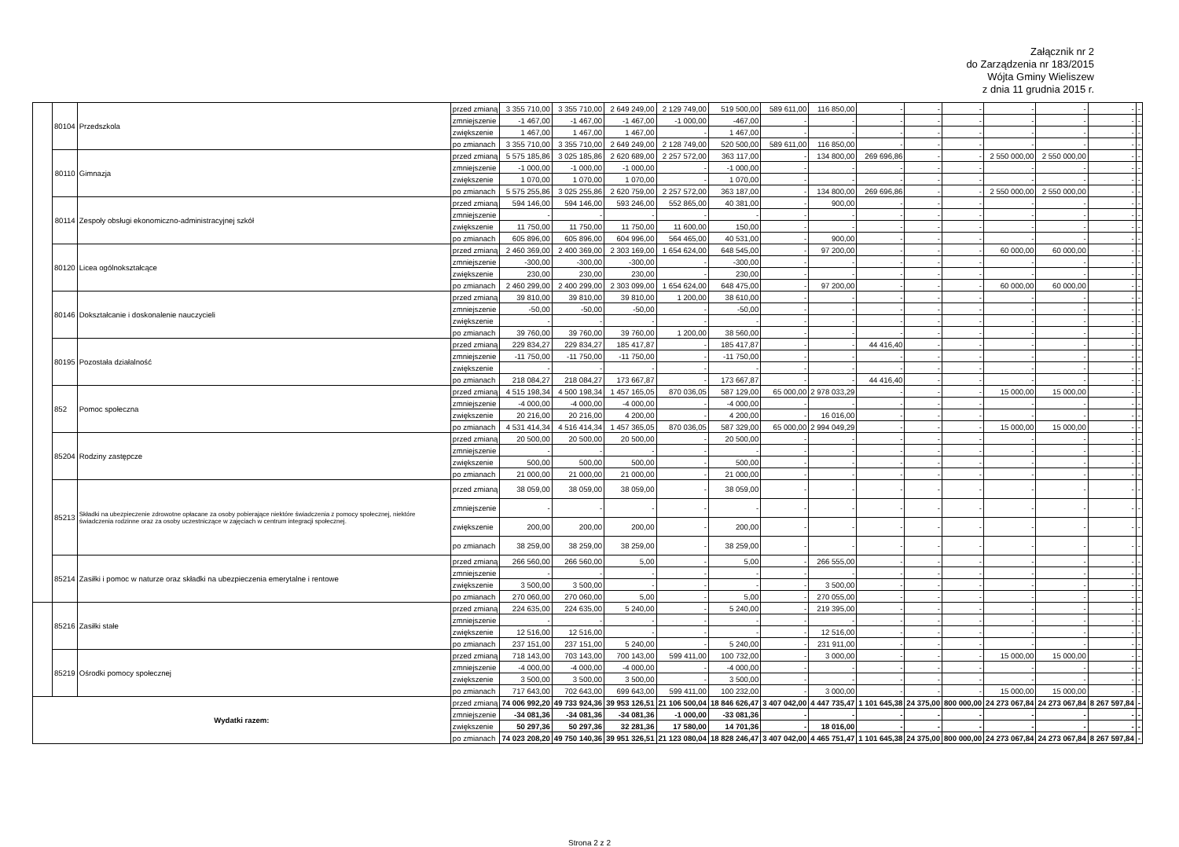Załącznik nr 2
do Zarządzenia nr 183/2015
Wójta Gminy Wieliszew
z dnia 11 grudnia 2015 r.
| | 80104 | Przedszkola | przed zmianą | 3 355 710,00 | 3 355 710,00 | 2 649 249,00 | 2 129 749,00 | 519 500,00 | 589 611,00 | 116 850,00 | - | - | - | - | - | - | - |
| | | | zmniejszenie | -1 467,00 | -1 467,00 | -1 467,00 | -1 000,00 | -467,00 | - | - | - | - | - | - | - | - | - |
| | | | zwiększenie | 1 467,00 | 1 467,00 | 1 467,00 | - | 1 467,00 | - | - | - | - | - | - | - | - | - |
| | | | po zmianach | 3 355 710,00 | 3 355 710,00 | 2 649 249,00 | 2 128 749,00 | 520 500,00 | 589 611,00 | 116 850,00 | - | - | - | - | - | - | - |
| | 80110 | Gimnazja | przed zmianą | 5 575 185,86 | 3 025 185,86 | 2 620 689,00 | 2 257 572,00 | 363 117,00 | - | 134 800,00 | 269 696,86 | - | - | 2 550 000,00 | 2 550 000,00 | - | - |
| | | | zmniejszenie | -1 000,00 | -1 000,00 | -1 000,00 | - | -1 000,00 | - | - | - | - | - | - | - | - | - |
| | | | zwiększenie | 1 070,00 | 1 070,00 | 1 070,00 | - | 1 070,00 | - | - | - | - | - | - | - | - | - |
| | | | po zmianach | 5 575 255,86 | 3 025 255,86 | 2 620 759,00 | 2 257 572,00 | 363 187,00 | - | 134 800,00 | 269 696,86 | - | - | 2 550 000,00 | 2 550 000,00 | - | - |
| | 80114 | Zespoły obsługi ekonomiczno-administracyjnej szkół | przed zmianą | 594 146,00 | 594 146,00 | 593 246,00 | 552 865,00 | 40 381,00 | - | 900,00 | - | - | - | - | - | - | - |
| | | | zmniejszenie | - | - | - | - | - | - | - | - | - | - | - | - | - | - |
| | | | zwiększenie | 11 750,00 | 11 750,00 | 11 750,00 | 11 600,00 | 150,00 | - | - | - | - | - | - | - | - | - |
| | | | po zmianach | 605 896,00 | 605 896,00 | 604 996,00 | 564 465,00 | 40 531,00 | - | 900,00 | - | - | - | - | - | - | - |
| | 80120 | Licea ogólnokształcące | przed zmianą | 2 460 369,00 | 2 400 369,00 | 2 303 169,00 | 1 654 624,00 | 648 545,00 | - | 97 200,00 | - | - | - | 60 000,00 | 60 000,00 | - | - |
| | | | zmniejszenie | -300,00 | -300,00 | -300,00 | - | -300,00 | - | - | - | - | - | - | - | - | - |
| | | | zwiększenie | 230,00 | 230,00 | 230,00 | - | 230,00 | - | - | - | - | - | - | - | - | - |
| | | | po zmianach | 2 460 299,00 | 2 400 299,00 | 2 303 099,00 | 1 654 624,00 | 648 475,00 | - | 97 200,00 | - | - | - | 60 000,00 | 60 000,00 | - | - |
| | 80146 | Dokształcanie i doskonalenie nauczycieli | przed zmianą | 39 810,00 | 39 810,00 | 39 810,00 | 1 200,00 | 38 610,00 | - | - | - | - | - | - | - | - | - |
| | | | zmniejszenie | -50,00 | -50,00 | -50,00 | - | -50,00 | - | - | - | - | - | - | - | - | - |
| | | | zwiększenie | - | - | - | - | - | - | - | - | - | - | - | - | - | - |
| | | | po zmianach | 39 760,00 | 39 760,00 | 39 760,00 | 1 200,00 | 38 560,00 | - | - | - | - | - | - | - | - | - |
| | 80195 | Pozostała działalność | przed zmianą | 229 834,27 | 229 834,27 | 185 417,87 | - | 185 417,87 | - | - | 44 416,40 | - | - | - | - | - | - |
| | | | zmniejszenie | -11 750,00 | -11 750,00 | -11 750,00 | - | -11 750,00 | - | - | - | - | - | - | - | - | - |
| | | | zwiększenie | - | - | - | - | - | - | - | - | - | - | - | - | - | - |
| | | | po zmianach | 218 084,27 | 218 084,27 | 173 667,87 | - | 173 667,87 | - | - | 44 416,40 | - | - | - | - | - | - |
| | 852 | Pomoc społeczna | przed zmianą | 4 515 198,34 | 4 500 198,34 | 1 457 165,05 | 870 036,05 | 587 129,00 | 65 000,00 | 2 978 033,29 | - | - | - | 15 000,00 | 15 000,00 | - | - |
| | | | zmniejszenie | -4 000,00 | -4 000,00 | -4 000,00 | - | -4 000,00 | - | - | - | - | - | - | - | - | - |
| | | | zwiększenie | 20 216,00 | 20 216,00 | 4 200,00 | - | 4 200,00 | - | 16 016,00 | - | - | - | - | - | - | - |
| | | | po zmianach | 4 531 414,34 | 4 516 414,34 | 1 457 365,05 | 870 036,05 | 587 329,00 | 65 000,00 | 2 994 049,29 | - | - | - | 15 000,00 | 15 000,00 | - | - |
| | 85204 | Rodziny zastępcze | przed zmianą | 20 500,00 | 20 500,00 | 20 500,00 | - | 20 500,00 | - | - | - | - | - | - | - | - | - |
| | | | zmniejszenie | - | - | - | - | - | - | - | - | - | - | - | - | - | - |
| | | | zwiększenie | 500,00 | 500,00 | 500,00 | - | 500,00 | - | - | - | - | - | - | - | - | - |
| | | | po zmianach | 21 000,00 | 21 000,00 | 21 000,00 | - | 21 000,00 | - | - | - | - | - | - | - | - | - |
| | 85213 | Składki na ubezpieczenie zdrowotne opłacane za osoby pobierające niektóre świadczenia z pomocy społecznej, niektóre świadczenia rodzinne oraz za osoby uczestniczące w zajęciach w centrum integracji społecznej. | przed zmianą | 38 059,00 | 38 059,00 | 38 059,00 | - | 38 059,00 | - | - | - | - | - | - | - | - | - |
| | | | zmniejszenie | - | - | - | - | - | - | - | - | - | - | - | - | - | - |
| | | | zwiększenie | 200,00 | 200,00 | 200,00 | - | 200,00 | - | - | - | - | - | - | - | - | - |
| | | | po zmianach | 38 259,00 | 38 259,00 | 38 259,00 | - | 38 259,00 | - | - | - | - | - | - | - | - | - |
| | 85214 | Zasiłki i pomoc w naturze oraz składki na ubezpieczenia emerytalne i rentowe | przed zmianą | 266 560,00 | 266 560,00 | 5,00 | - | 5,00 | - | 266 555,00 | - | - | - | - | - | - | - |
| | | | zmniejszenie | - | - | - | - | - | - | - | - | - | - | - | - | - | - |
| | | | zwiększenie | 3 500,00 | 3 500,00 | - | - | - | - | 3 500,00 | - | - | - | - | - | - | - |
| | | | po zmianach | 270 060,00 | 270 060,00 | 5,00 | - | 5,00 | - | 270 055,00 | - | - | - | - | - | - | - |
| | 85216 | Zasiłki stałe | przed zmianą | 224 635,00 | 224 635,00 | 5 240,00 | - | 5 240,00 | - | 219 395,00 | - | - | - | - | - | - | - |
| | | | zmniejszenie | - | - | - | - | - | - | - | - | - | - | - | - | - | - |
| | | | zwiększenie | 12 516,00 | 12 516,00 | - | - | - | - | 12 516,00 | - | - | - | - | - | - | - |
| | | | po zmianach | 237 151,00 | 237 151,00 | 5 240,00 | - | 5 240,00 | - | 231 911,00 | - | - | - | - | - | - | - |
| | 85219 | Ośrodki pomocy społecznej | przed zmianą | 718 143,00 | 703 143,00 | 700 143,00 | 599 411,00 | 100 732,00 | - | 3 000,00 | - | - | - | 15 000,00 | 15 000,00 | - | - |
| | | | zmniejszenie | -4 000,00 | -4 000,00 | -4 000,00 | - | -4 000,00 | - | - | - | - | - | - | - | - | - |
| | | | zwiększenie | 3 500,00 | 3 500,00 | 3 500,00 | - | 3 500,00 | - | - | - | - | - | - | - | - | - |
| | | | po zmianach | 717 643,00 | 702 643,00 | 699 643,00 | 599 411,00 | 100 232,00 | - | 3 000,00 | - | - | - | 15 000,00 | 15 000,00 | - | - |
| Wydatki razem: | | | przed zmianą | 74 006 992,20 | 49 733 924,36 | 39 953 126,51 | 21 106 500,04 | 18 846 626,47 | 3 407 042,00 | 4 447 735,47 | 1 101 645,38 | 24 375,00 | 800 000,00 | 24 273 067,84 | 24 273 067,84 | 8 267 597,84 | - |
| | | | zmniejszenie | -34 081,36 | -34 081,36 | -34 081,36 | -1 000,00 | -33 081,36 | - | - | - | - | - | - | - | - | - |
| | | | zwiększenie | 50 297,36 | 50 297,36 | 32 281,36 | 17 580,00 | 14 701,36 | - | 18 016,00 | - | - | - | - | - | - | - |
| | | | po zmianach | 74 023 208,20 | 49 750 140,36 | 39 951 326,51 | 21 123 080,04 | 18 828 246,47 | 3 407 042,00 | 4 465 751,47 | 1 101 645,38 | 24 375,00 | 800 000,00 | 24 273 067,84 | 24 273 067,84 | 8 267 597,84 | - |
Strona 2 z 2